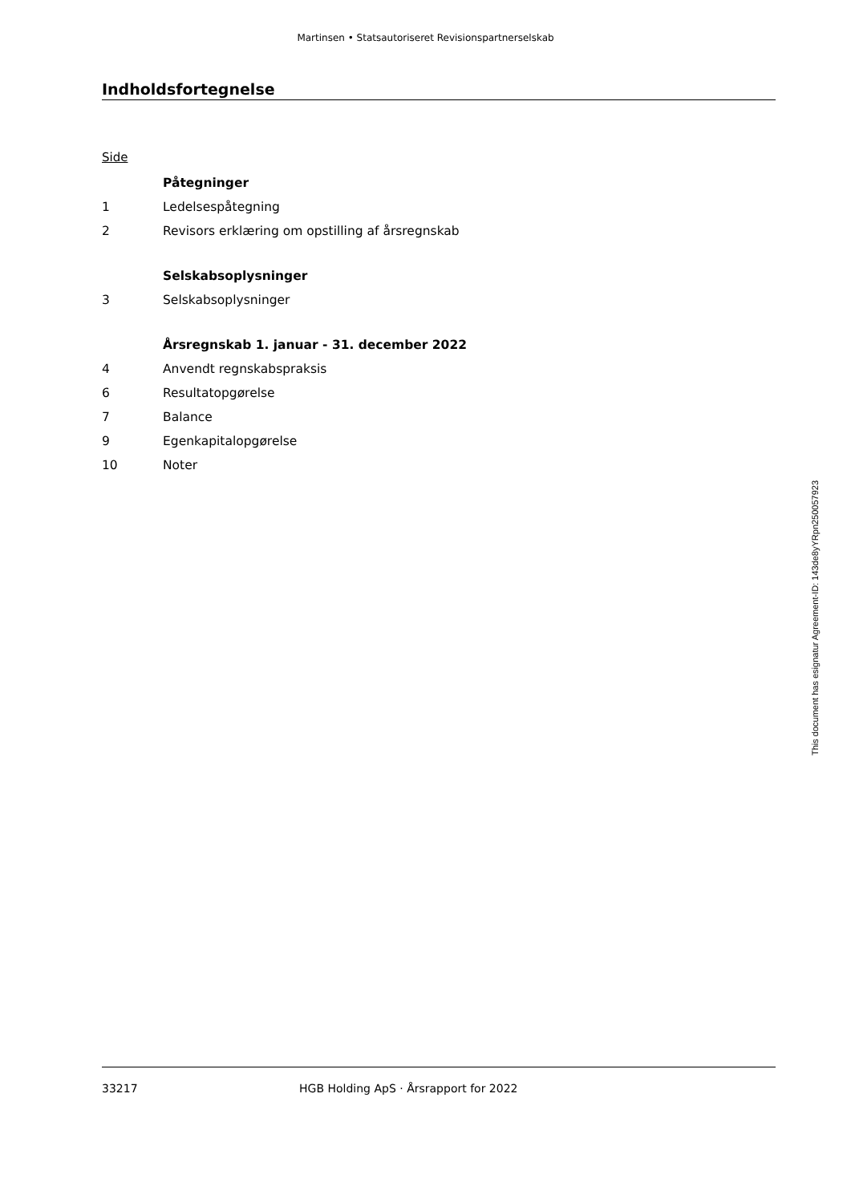Martinsen • Statsautoriseret Revisionspartnerselskab
Indholdsfortegnelse
Side
Påtegninger
1 Ledelsespåtegning
2 Revisors erklæring om opstilling af årsregnskab
Selskabsoplysninger
3 Selskabsoplysninger
Årsregnskab 1. januar - 31. december 2022
4 Anvendt regnskabspraksis
6 Resultatopgørelse
7 Balance
9 Egenkapitalopgørelse
10 Noter
This document has esignatur Agreement-ID: 143de8yYRpn250057923
33217 HGB Holding ApS · Årsrapport for 2022